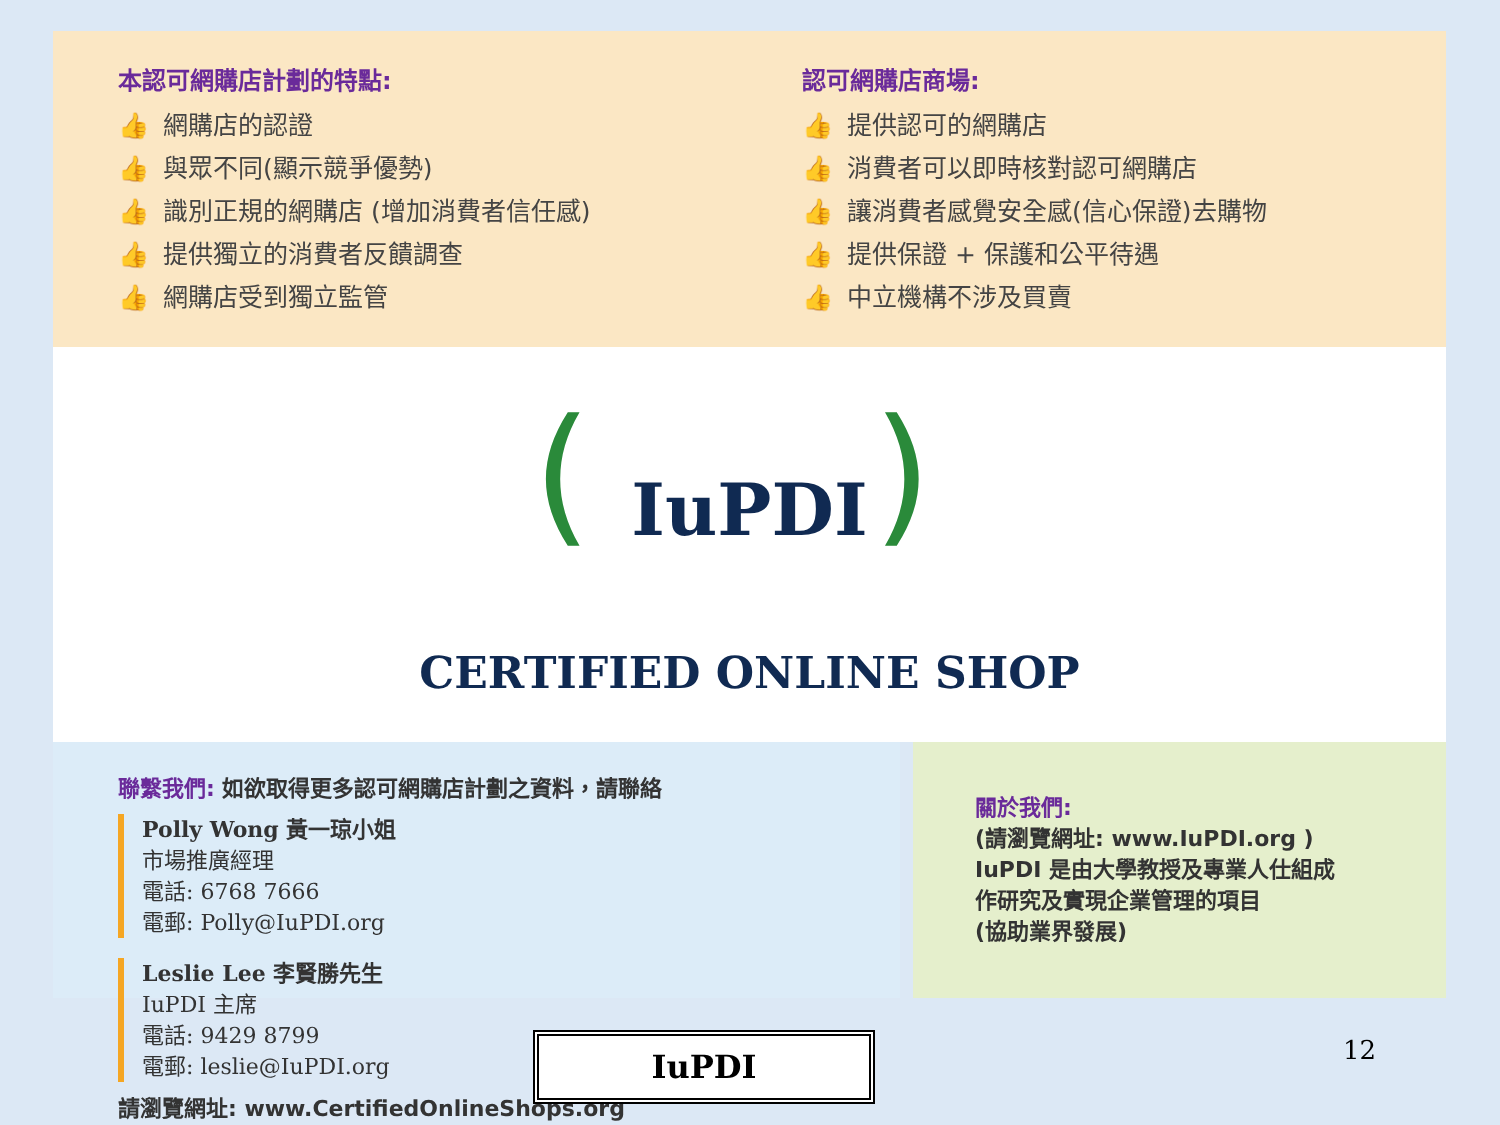本認可網購店計劃的特點:
👍 網購店的認證
👍 與眾不同(顯示競爭優勢)
👍 識別正規的網購店 (增加消費者信任感)
👍 提供獨立的消費者反饋調查
👍 網購店受到獨立監管
認可網購店商場:
👍 提供認可的網購店
👍 消費者可以即時核對認可網購店
👍 讓消費者感覺安全感(信心保證)去購物
👍 提供保證 + 保護和公平待遇
👍 中立機構不涉及買賣
()
IuPDI
CERTIFIED ONLINE SHOP
聯繫我們: 如欲取得更多認可網購店計劃之資料，請聯絡
Polly Wong 黃一琼小姐
市場推廣經理
電話: 6768 7666
電郵: Polly@IuPDI.org
Leslie Lee 李賢勝先生
IuPDI 主席
電話: 9429 8799
電郵: leslie@IuPDI.org
請瀏覽網址: www.CertifiedOnlineShops.org
關於我們:
(請瀏覽網址: www.IuPDI.org )
IuPDI 是由大學教授及專業人仕組成
作研究及實現企業管理的項目
(協助業界發展)
IuPDI 12